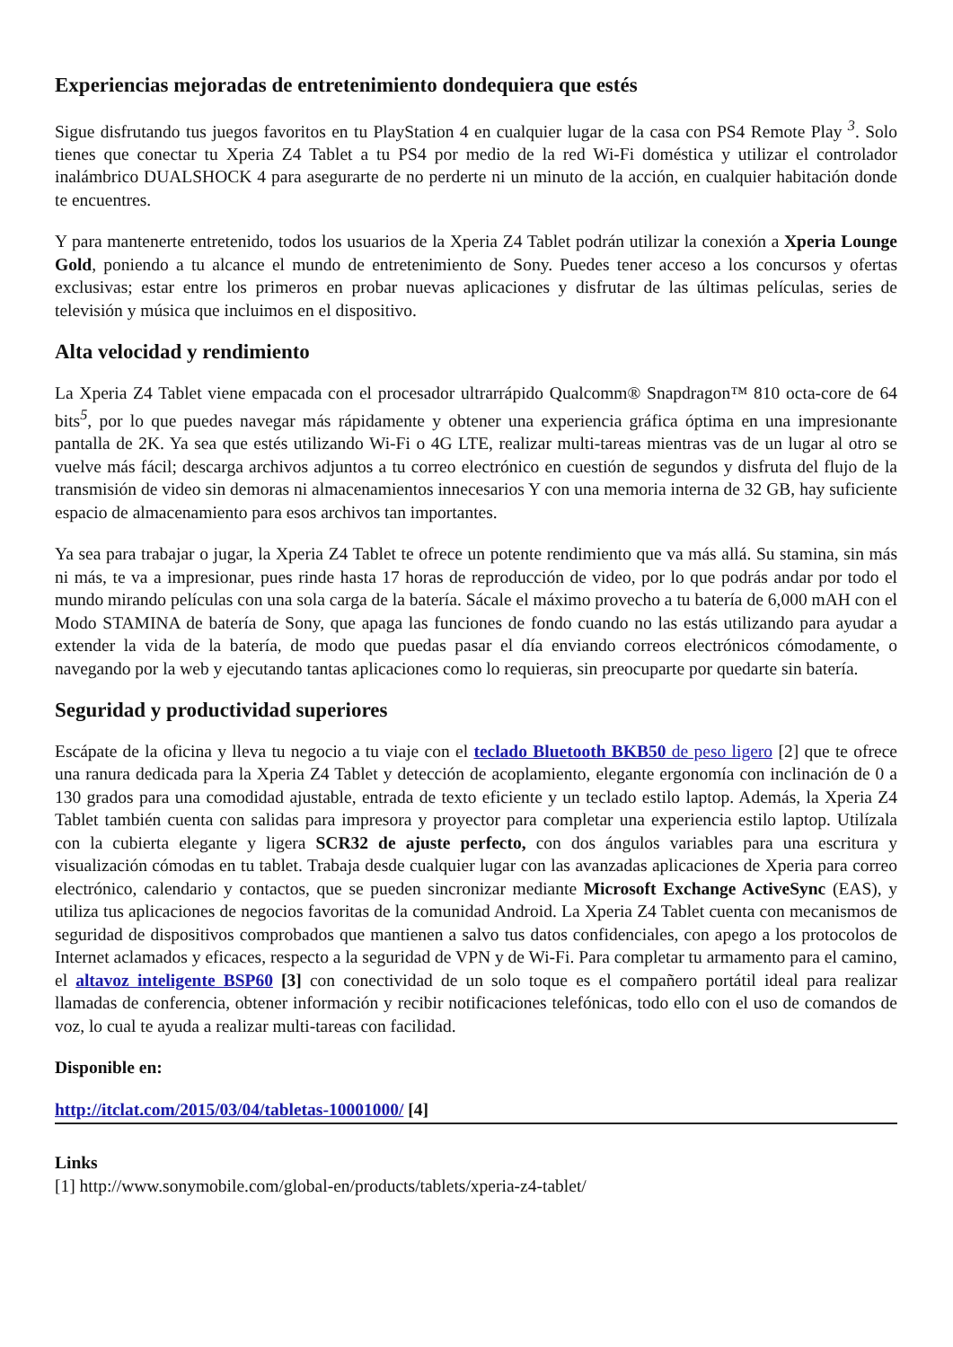Experiencias mejoradas de entretenimiento dondequiera que estés
Sigue disfrutando tus juegos favoritos en tu PlayStation 4 en cualquier lugar de la casa con PS4 Remote Play <sup>3</sup>. Solo tienes que conectar tu Xperia Z4 Tablet a tu PS4 por medio de la red Wi-Fi doméstica y utilizar el controlador inalámbrico DUALSHOCK 4 para asegurarte de no perderte ni un minuto de la acción, en cualquier habitación donde te encuentres.
Y para mantenerte entretenido, todos los usuarios de la Xperia Z4 Tablet podrán utilizar la conexión a Xperia Lounge Gold, poniendo a tu alcance el mundo de entretenimiento de Sony. Puedes tener acceso a los concursos y ofertas exclusivas; estar entre los primeros en probar nuevas aplicaciones y disfrutar de las últimas películas, series de televisión y música que incluimos en el dispositivo.
Alta velocidad y rendimiento
La Xperia Z4 Tablet viene empacada con el procesador ultrarrápido Qualcomm® Snapdragon™ 810 octa-core de 64 bits<sup>5</sup>, por lo que puedes navegar más rápidamente y obtener una experiencia gráfica óptima en una impresionante pantalla de 2K. Ya sea que estés utilizando Wi-Fi o 4G LTE, realizar multi-tareas mientras vas de un lugar al otro se vuelve más fácil; descarga archivos adjuntos a tu correo electrónico en cuestión de segundos y disfruta del flujo de la transmisión de video sin demoras ni almacenamientos innecesarios Y con una memoria interna de 32 GB, hay suficiente espacio de almacenamiento para esos archivos tan importantes.
Ya sea para trabajar o jugar, la Xperia Z4 Tablet te ofrece un potente rendimiento que va más allá. Su stamina, sin más ni más, te va a impresionar, pues rinde hasta 17 horas de reproducción de video, por lo que podrás andar por todo el mundo mirando películas con una sola carga de la batería. Sácale el máximo provecho a tu batería de 6,000 mAH con el Modo STAMINA de batería de Sony, que apaga las funciones de fondo cuando no las estás utilizando para ayudar a extender la vida de la batería, de modo que puedas pasar el día enviando correos electrónicos cómodamente, o navegando por la web y ejecutando tantas aplicaciones como lo requieras, sin preocuparte por quedarte sin batería.
Seguridad y productividad superiores
Escápate de la oficina y lleva tu negocio a tu viaje con el teclado Bluetooth BKB50 de peso ligero [2] que te ofrece una ranura dedicada para la Xperia Z4 Tablet y detección de acoplamiento, elegante ergonomía con inclinación de 0 a 130 grados para una comodidad ajustable, entrada de texto eficiente y un teclado estilo laptop. Además, la Xperia Z4 Tablet también cuenta con salidas para impresora y proyector para completar una experiencia estilo laptop. Utilízala con la cubierta elegante y ligera SCR32 de ajuste perfecto, con dos ángulos variables para una escritura y visualización cómodas en tu tablet. Trabaja desde cualquier lugar con las avanzadas aplicaciones de Xperia para correo electrónico, calendario y contactos, que se pueden sincronizar mediante Microsoft Exchange ActiveSync (EAS), y utiliza tus aplicaciones de negocios favoritas de la comunidad Android. La Xperia Z4 Tablet cuenta con mecanismos de seguridad de dispositivos comprobados que mantienen a salvo tus datos confidenciales, con apego a los protocolos de Internet aclamados y eficaces, respecto a la seguridad de VPN y de Wi-Fi. Para completar tu armamento para el camino, el altavoz inteligente BSP60 [3] con conectividad de un solo toque es el compañero portátil ideal para realizar llamadas de conferencia, obtener información y recibir notificaciones telefónicas, todo ello con el uso de comandos de voz, lo cual te ayuda a realizar multi-tareas con facilidad.
Disponible en:
http://itclat.com/2015/03/04/tabletas-10001000/ [4]
Links
[1] http://www.sonymobile.com/global-en/products/tablets/xperia-z4-tablet/